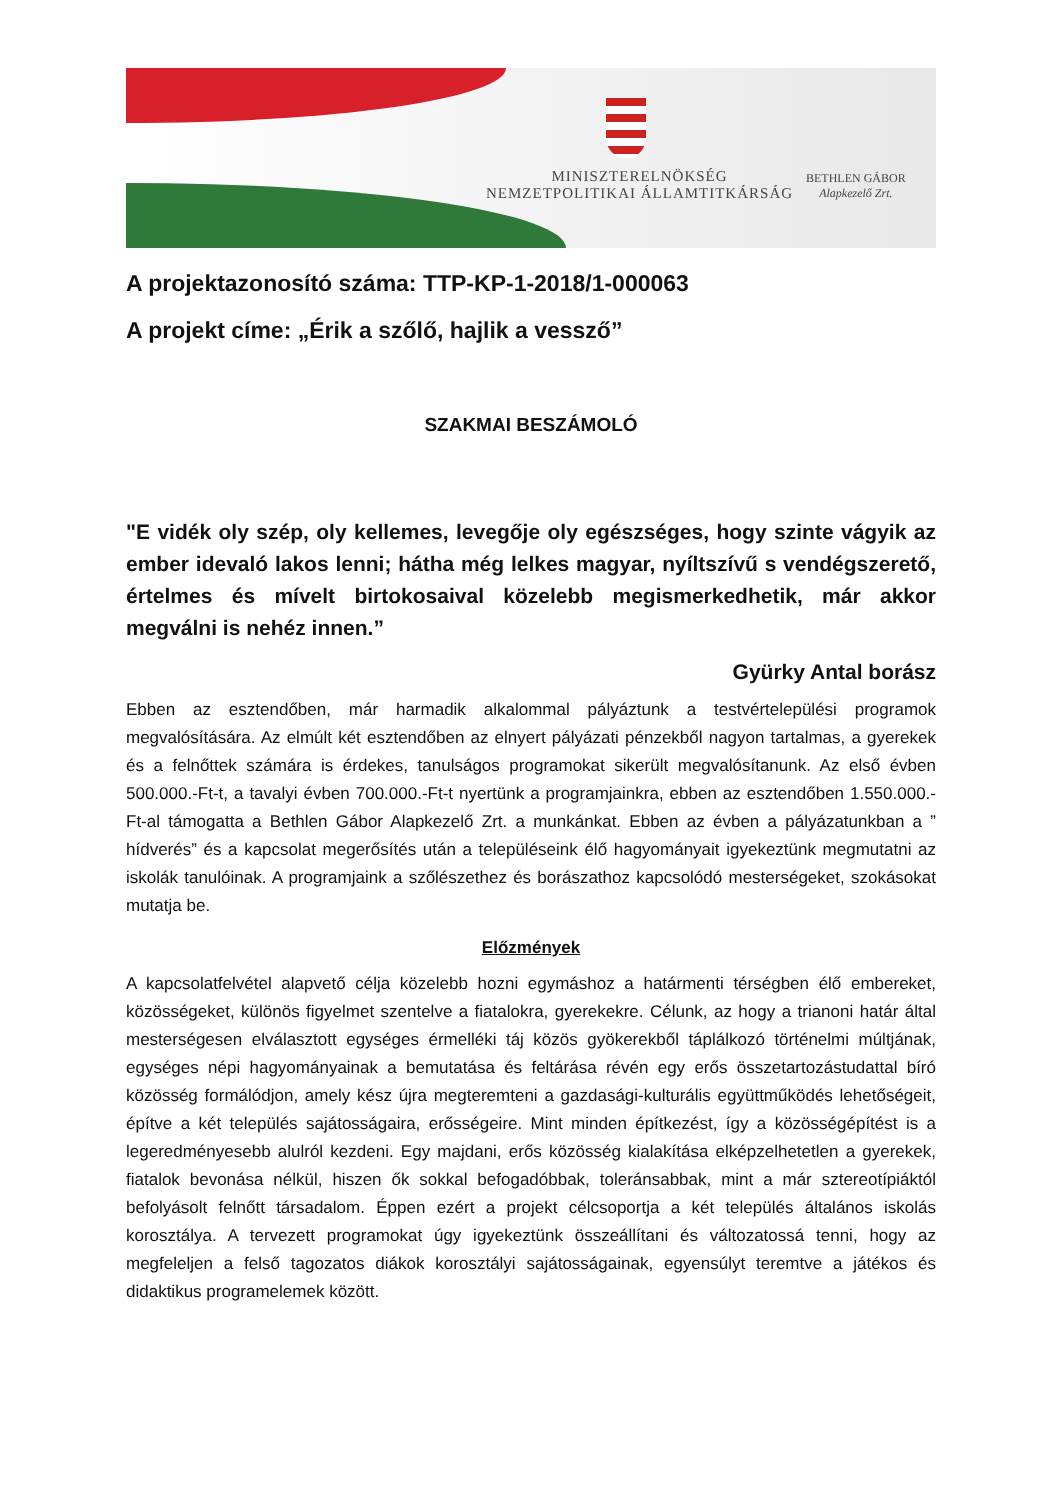MINISZTERELNÖKSÉG
NEMZETPOLITIKAI ÁLLAMTITKÁRSÁG
BETHLEN GÁBOR
Alapkezelő Zrt.
A projektazonosító száma: TTP-KP-1-2018/1-000063
A projekt címe: „Érik a szőlő, hajlik a vessző”
SZAKMAI BESZÁMOLÓ
"E vidék oly szép, oly kellemes, levegője oly egészséges, hogy szinte vágyik az ember idevaló lakos lenni; hátha még lelkes magyar, nyíltszívű s vendégszerető, értelmes és mívelt birtokosaival közelebb megismerkedhetik, már akkor megválni is nehéz innen.”
Gyürky Antal borász
Ebben az esztendőben, már harmadik alkalommal pályáztunk a testvértelepülési programok megvalósítására. Az elmúlt két esztendőben az elnyert pályázati pénzekből nagyon tartalmas, a gyerekek és a felnőttek számára is érdekes, tanulságos programokat sikerült megvalósítanunk. Az első évben 500.000.-Ft-t, a tavalyi évben 700.000.-Ft-t nyertünk a programjainkra, ebben az esztendőben 1.550.000.-Ft-al támogatta a Bethlen Gábor Alapkezelő Zrt. a munkánkat. Ebben az évben a pályázatunkban a ” hídverés” és a kapcsolat megerősítés után a településeink élő hagyományait igyekeztünk megmutatni az iskolák tanulóinak. A programjaink a szőlészethez és borászathoz kapcsolódó mesterségeket, szokásokat mutatja be.
Előzmények
A kapcsolatfelvétel alapvető célja közelebb hozni egymáshoz a határmenti térségben élő embereket, közösségeket, különös figyelmet szentelve a fiatalokra, gyerekekre. Célunk, az hogy a trianoni határ által mesterségesen elválasztott egységes érmelléki táj közös gyökerekből táplálkozó történelmi múltjának, egységes népi hagyományainak a bemutatása és feltárása révén egy erős összetartozástudattal bíró közösség formálódjon, amely kész újra megteremteni a gazdasági-kulturális együttműködés lehetőségeit, építve a két település sajátosságaira, erősségeire. Mint minden építkezést, így a közösségépítést is a legeredményesebb alulról kezdeni. Egy majdani, erős közösség kialakítása elképzelhetetlen a gyerekek, fiatalok bevonása nélkül, hiszen ők sokkal befogadóbbak, toleránsabbak, mint a már sztereotípiáktól befolyásolt felnőtt társadalom. Éppen ezért a projekt célcsoportja a két település általános iskolás korosztálya. A tervezett programokat úgy igyekeztünk összeállítani és változatossá tenni, hogy az megfeleljen a felső tagozatos diákok korosztályi sajátosságainak, egyensúlyt teremtve a játékos és didaktikus programelemek között.